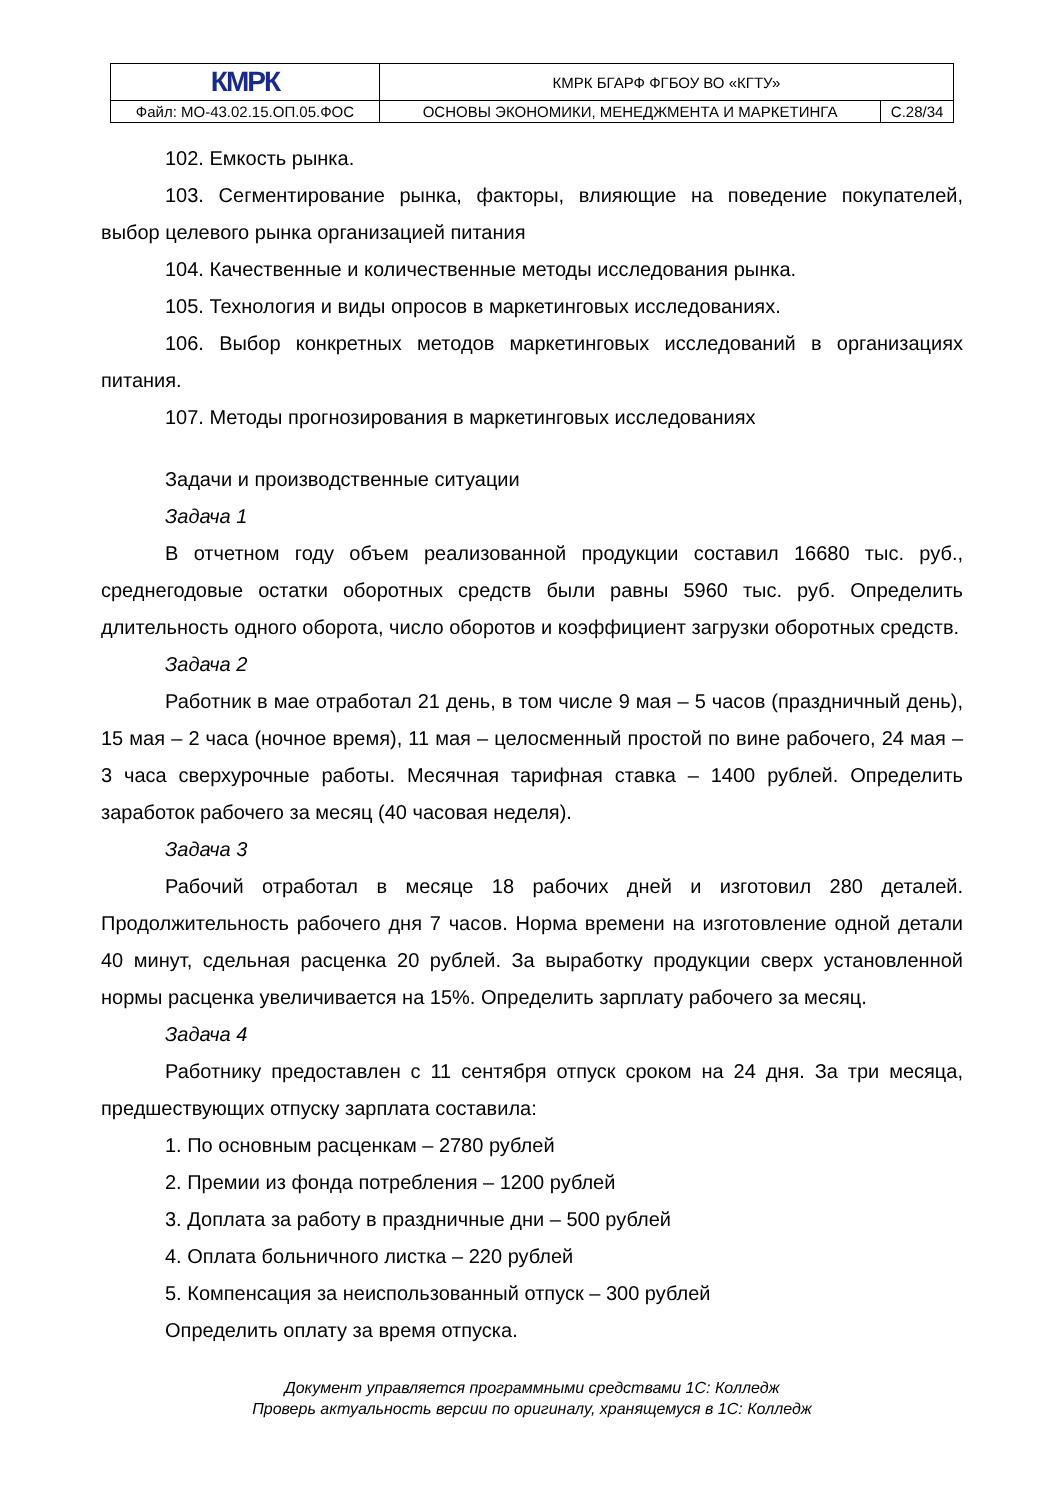| КМРК | КМРК БГАРФ ФГБОУ ВО «КГТУ» | |
| Файл: МО-43.02.15.ОП.05.ФОС | ОСНОВЫ ЭКОНОМИКИ, МЕНЕДЖМЕНТА И МАРКЕТИНГА | С.28/34 |
102. Емкость рынка.
103. Сегментирование рынка, факторы, влияющие на поведение покупателей, выбор целевого рынка организацией питания
104. Качественные и количественные методы исследования рынка.
105. Технология и виды опросов в маркетинговых исследованиях.
106. Выбор конкретных методов маркетинговых исследований в организациях питания.
107. Методы прогнозирования в маркетинговых исследованиях
Задачи и производственные ситуации
Задача 1
В отчетном году объем реализованной продукции составил 16680 тыс. руб., среднегодовые остатки оборотных средств были равны 5960 тыс. руб. Определить длительность одного оборота, число оборотов и коэффициент загрузки оборотных средств.
Задача 2
Работник в мае отработал 21 день, в том числе 9 мая – 5 часов (праздничный день), 15 мая – 2 часа (ночное время), 11 мая – целосменный простой по вине рабочего, 24 мая – 3 часа сверхурочные работы. Месячная тарифная ставка – 1400 рублей. Определить заработок рабочего за месяц (40 часовая неделя).
Задача 3
Рабочий отработал в месяце 18 рабочих дней и изготовил 280 деталей. Продолжительность рабочего дня 7 часов. Норма времени на изготовление одной детали 40 минут, сдельная расценка 20 рублей. За выработку продукции сверх установленной нормы расценка увеличивается на 15%. Определить зарплату рабочего за месяц.
Задача 4
Работнику предоставлен с 11 сентября отпуск сроком на 24 дня. За три месяца, предшествующих отпуску зарплата составила:
1. По основным расценкам – 2780 рублей
2. Премии из фонда потребления – 1200 рублей
3. Доплата за работу в праздничные дни – 500 рублей
4. Оплата больничного листка – 220 рублей
5. Компенсация за неиспользованный отпуск – 300 рублей
Определить оплату за время отпуска.
Документ управляется программными средствами 1С: Колледж
Проверь актуальность версии по оригиналу, хранящемуся в 1С: Колледж